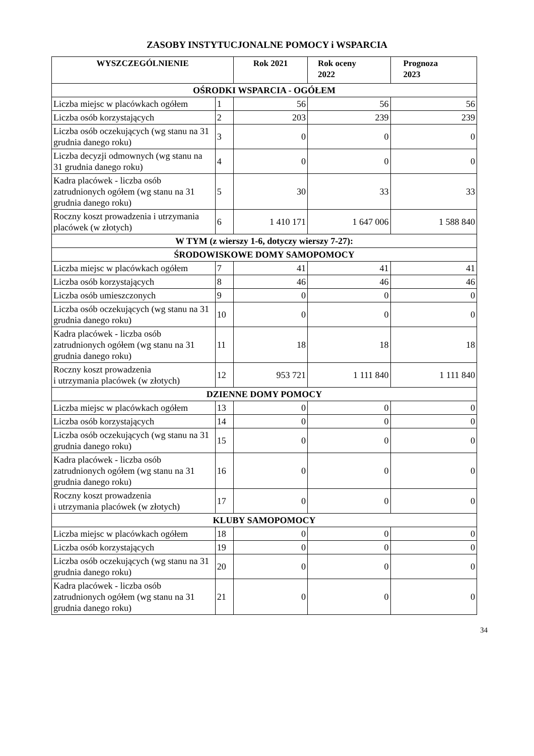ZASOBY INSTYTUCJONALNE POMOCY i WSPARCIA
| WYSZCZEGÓLNIENIE | | Rok 2021 | Rok oceny 2022 | Prognoza 2023 |
| --- | --- | --- | --- | --- |
| OŚRODKI WSPARCIA - OGÓŁEM | | | | |
| Liczba miejsc w placówkach ogółem | 1 | 56 | 56 | 56 |
| Liczba osób korzystających | 2 | 203 | 239 | 239 |
| Liczba osób oczekujących (wg stanu na 31 grudnia danego roku) | 3 | 0 | 0 | 0 |
| Liczba decyzji odmownych (wg stanu na 31 grudnia danego roku) | 4 | 0 | 0 | 0 |
| Kadra placówek - liczba osób zatrudnionych ogółem (wg stanu na 31 grudnia danego roku) | 5 | 30 | 33 | 33 |
| Roczny koszt prowadzenia i utrzymania placówek (w złotych) | 6 | 1 410 171 | 1 647 006 | 1 588 840 |
| W TYM (z wierszy 1-6, dotyczy wierszy 7-27): | | | | |
| ŚRODOWISKOWE DOMY SAMOPOMOCY | | | | |
| Liczba miejsc w placówkach ogółem | 7 | 41 | 41 | 41 |
| Liczba osób korzystających | 8 | 46 | 46 | 46 |
| Liczba osób umieszczonych | 9 | 0 | 0 | 0 |
| Liczba osób oczekujących (wg stanu na 31 grudnia danego roku) | 10 | 0 | 0 | 0 |
| Kadra placówek - liczba osób zatrudnionych ogółem (wg stanu na 31 grudnia danego roku) | 11 | 18 | 18 | 18 |
| Roczny koszt prowadzenia i utrzymania placówek (w złotych) | 12 | 953 721 | 1 111 840 | 1 111 840 |
| DZIENNE DOMY POMOCY | | | | |
| Liczba miejsc w placówkach ogółem | 13 | 0 | 0 | 0 |
| Liczba osób korzystających | 14 | 0 | 0 | 0 |
| Liczba osób oczekujących (wg stanu na 31 grudnia danego roku) | 15 | 0 | 0 | 0 |
| Kadra placówek - liczba osób zatrudnionych ogółem (wg stanu na 31 grudnia danego roku) | 16 | 0 | 0 | 0 |
| Roczny koszt prowadzenia i utrzymania placówek (w złotych) | 17 | 0 | 0 | 0 |
| KLUBY SAMOPOMOCY | | | | |
| Liczba miejsc w placówkach ogółem | 18 | 0 | 0 | 0 |
| Liczba osób korzystających | 19 | 0 | 0 | 0 |
| Liczba osób oczekujących (wg stanu na 31 grudnia danego roku) | 20 | 0 | 0 | 0 |
| Kadra placówek - liczba osób zatrudnionych ogółem (wg stanu na 31 grudnia danego roku) | 21 | 0 | 0 | 0 |
34